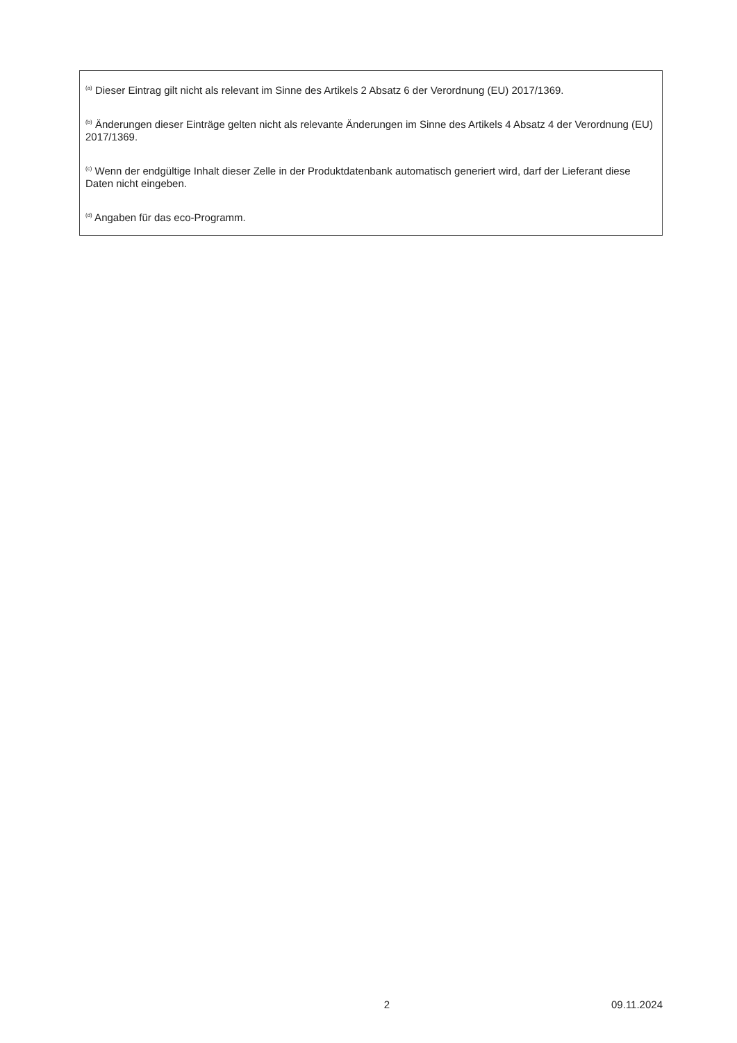<sup>(a)</sup> Dieser Eintrag gilt nicht als relevant im Sinne des Artikels 2 Absatz 6 der Verordnung (EU) 2017/1369.
<sup>(b)</sup> Änderungen dieser Einträge gelten nicht als relevante Änderungen im Sinne des Artikels 4 Absatz 4 der Verordnung (EU) 2017/1369.
<sup>(c)</sup> Wenn der endgültige Inhalt dieser Zelle in der Produktdatenbank automatisch generiert wird, darf der Lieferant diese Daten nicht eingeben.
<sup>(d)</sup> Angaben für das eco-Programm.
2 09.11.2024